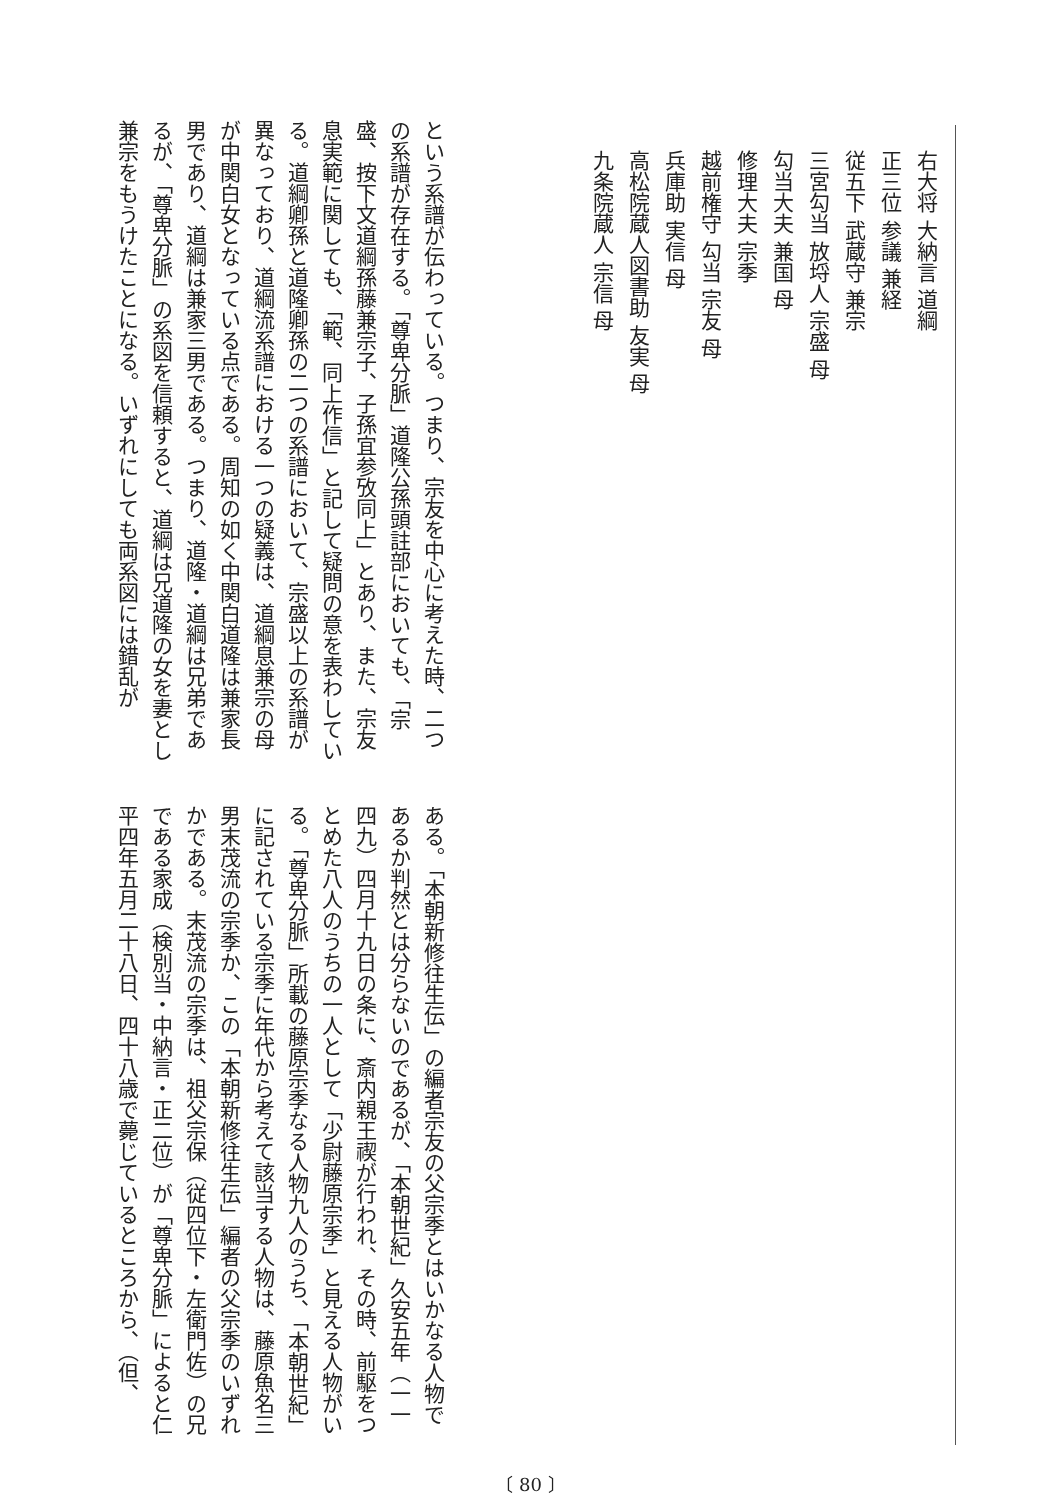右大将 大納言 道綱
正三位 参議 兼経
従五下 武蔵守 兼宗
三宮勾当 放埒人 宗盛 母
勾当大夫 兼国 母
修理大夫 宗季
越前権守 勾当 宗友 母
兵庫助 実信 母
高松院蔵人図書助 友実 母
九条院蔵人 宗信 母
という系譜が伝わっている。つまり、宗友を中心に考えた時、二つの系譜が存在する。「尊卑分脈」道隆公孫頭註部においても、「宗盛、按下文道綱孫藤兼宗子、子孫宜参攷同上」とあり、また、宗友息実範に関しても、「範、同上作信」と記して疑問の意を表わしている。道綱卿孫と道隆卿孫の二つの系譜において、宗盛以上の系譜が異なっており、道綱流系譜における一つの疑義は、道綱息兼宗の母が中関白女となっている点である。周知の如く中関白道隆は兼家長男であり、道綱は兼家三男である。つまり、道隆・道綱は兄弟であるが、「尊卑分脈」の系図を信頼すると、道綱は兄道隆の女を妻とし兼宗をもうけたことになる。いずれにしても両系図には錯乱が
ある。「本朝新修往生伝」の編者宗友の父宗季とはいかなる人物であるか判然とは分らないのであるが、「本朝世紀」久安五年（一一四九）四月十九日の条に、斎内親王禊が行われ、その時、前駆をつとめた八人のうちの一人として「少尉藤原宗季」と見える人物がいる。「尊卑分脈」所載の藤原宗季なる人物九人のうち、「本朝世紀」に記されている宗季に年代から考えて該当する人物は、藤原魚名三男末茂流の宗季か、この「本朝新修往生伝」編者の父宗季のいずれかである。末茂流の宗季は、祖父宗保（従四位下・左衛門佐）の兄である家成（検別当・中納言・正二位）が「尊卑分脈」によると仁平四年五月二十八日、四十八歳で薨じているところから、（但、
〔 80 〕